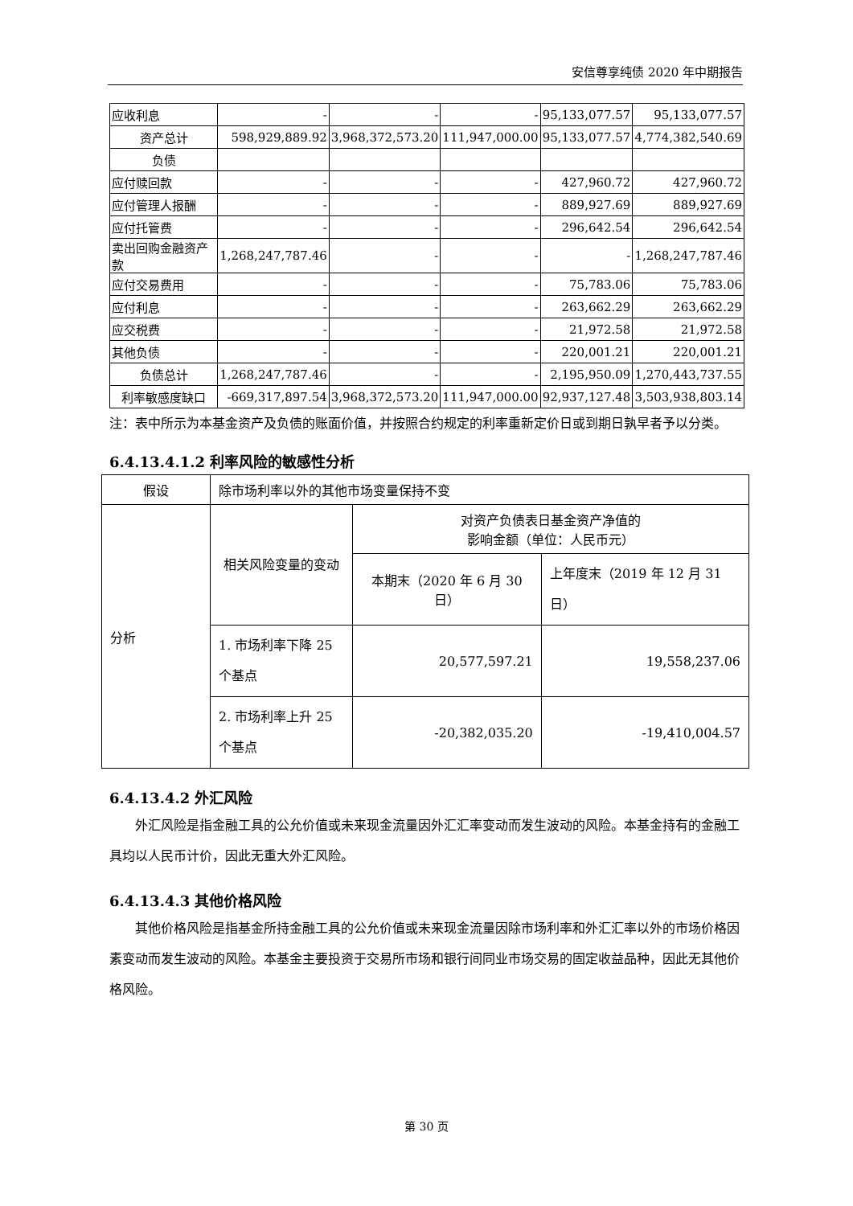安信尊享纯债 2020 年中期报告
| 应收利息 | - | - | - | 95,133,077.57 | 95,133,077.57 |
| 资产总计 | 598,929,889.92 | 3,968,372,573.20 | 111,947,000.00 | 95,133,077.57 | 4,774,382,540.69 |
| 负债 | | | | | |
| 应付赎回款 | - | - | - | 427,960.72 | 427,960.72 |
| 应付管理人报酬 | - | - | - | 889,927.69 | 889,927.69 |
| 应付托管费 | - | - | - | 296,642.54 | 296,642.54 |
| 卖出回购金融资产款 | 1,268,247,787.46 | - | - | - | 1,268,247,787.46 |
| 应付交易费用 | - | - | - | 75,783.06 | 75,783.06 |
| 应付利息 | - | - | - | 263,662.29 | 263,662.29 |
| 应交税费 | - | - | - | 21,972.58 | 21,972.58 |
| 其他负债 | - | - | - | 220,001.21 | 220,001.21 |
| 负债总计 | 1,268,247,787.46 | - | - | 2,195,950.09 | 1,270,443,737.55 |
| 利率敏感度缺口 | -669,317,897.54 | 3,968,372,573.20 | 111,947,000.00 | 92,937,127.48 | 3,503,938,803.14 |
注：表中所示为本基金资产及负债的账面价值，并按照合约规定的利率重新定价日或到期日孰早者予以分类。
6.4.13.4.1.2 利率风险的敏感性分析
| 假设 | 除市场利率以外的其他市场变量保持不变 | | |
| 分析 | 相关风险变量的变动 | 对资产负债表日基金资产净值的 影响金额（单位：人民币元） | |
| | | 本期末（2020 年 6 月 30 日） | 上年度末（2019 年 12 月 31 日） |
| | 1. 市场利率下降 25 个基点 | 20,577,597.21 | 19,558,237.06 |
| | 2. 市场利率上升 25 个基点 | -20,382,035.20 | -19,410,004.57 |
6.4.13.4.2 外汇风险
外汇风险是指金融工具的公允价值或未来现金流量因外汇汇率变动而发生波动的风险。本基金持有的金融工具均以人民币计价，因此无重大外汇风险。
6.4.13.4.3 其他价格风险
其他价格风险是指基金所持金融工具的公允价值或未来现金流量因除市场利率和外汇汇率以外的市场价格因素变动而发生波动的风险。本基金主要投资于交易所市场和银行间同业市场交易的固定收益品种，因此无其他价格风险。
第 30 页